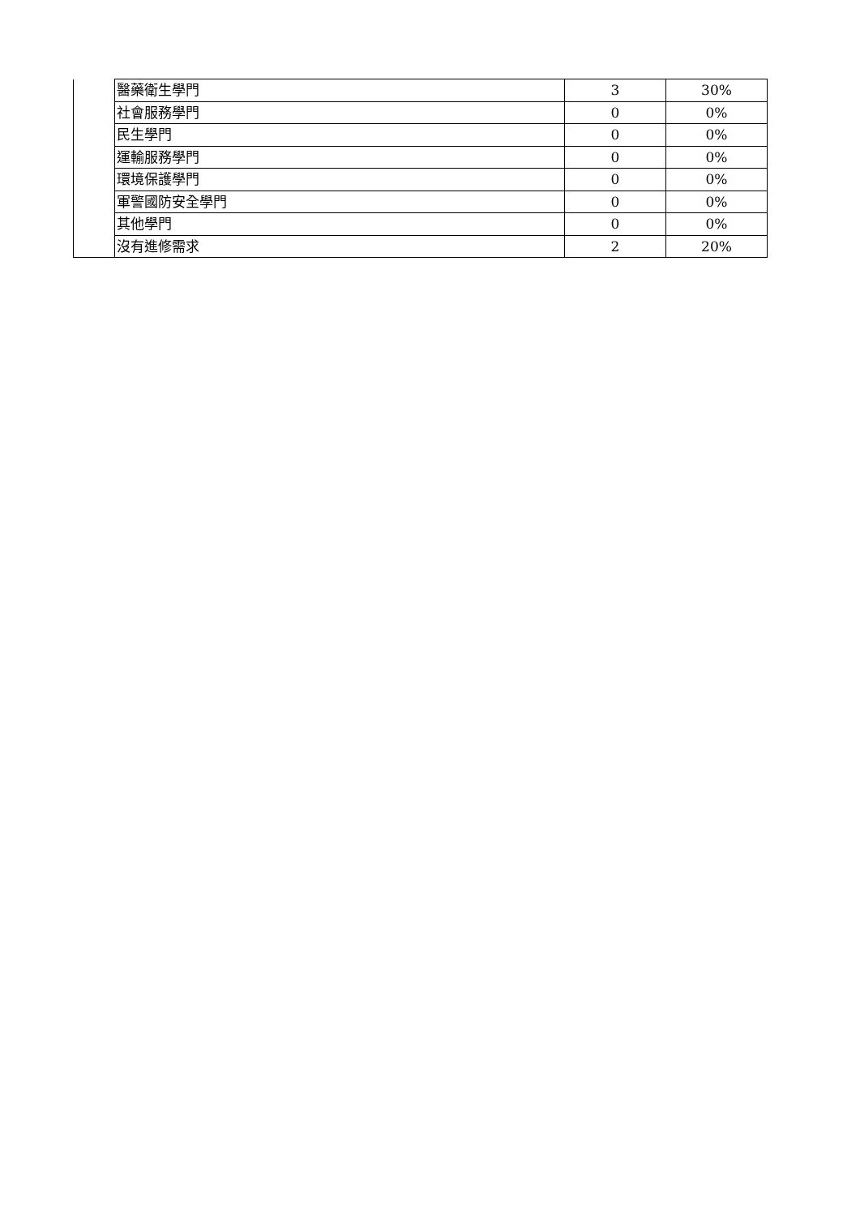| | 醫藥衛生學門 | 3 | 30% |
| | 社會服務學門 | 0 | 0% |
| | 民生學門 | 0 | 0% |
| | 運輸服務學門 | 0 | 0% |
| | 環境保護學門 | 0 | 0% |
| | 軍警國防安全學門 | 0 | 0% |
| | 其他學門 | 0 | 0% |
| | 沒有進修需求 | 2 | 20% |